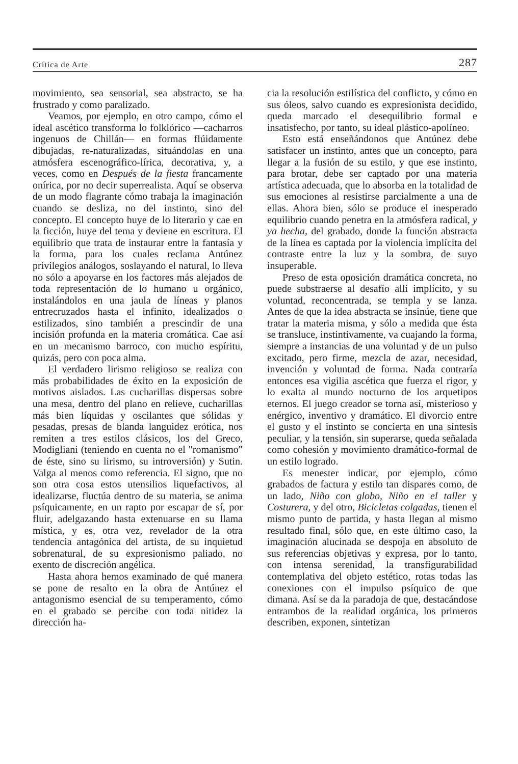Crítica de Arte 287
movimiento, sea sensorial, sea abstracto, se ha frustrado y como paralizado.
Veamos, por ejemplo, en otro campo, cómo el ideal ascético transforma lo folklórico —cacharros ingenuos de Chillán— en formas flúidamente dibujadas, re-naturalizadas, situándolas en una atmósfera escenográfico-lírica, decorativa, y, a veces, como en Después de la fiesta francamente onírica, por no decir superrealista. Aquí se observa de un modo flagrante cómo trabaja la imaginación cuando se desliza, no del instinto, sino del concepto. El concepto huye de lo literario y cae en la ficción, huye del tema y deviene en escritura. El equilibrio que trata de instaurar entre la fantasía y la forma, para los cuales reclama Antúnez privilegios análogos, soslayando el natural, lo lleva no sólo a apoyarse en los factores más alejados de toda representación de lo humano u orgánico, instalándolos en una jaula de líneas y planos entrecruzados hasta el infinito, idealizados o estilizados, sino también a prescindir de una incisión profunda en la materia cromática. Cae así en un mecanismo barroco, con mucho espíritu, quizás, pero con poca alma.
El verdadero lirismo religioso se realiza con más probabilidades de éxito en la exposición de motivos aislados. Las cucharillas dispersas sobre una mesa, dentro del plano en relieve, cucharillas más bien líquidas y oscilantes que sólidas y pesadas, presas de blanda languidez erótica, nos remiten a tres estilos clásicos, los del Greco, Modigliani (teniendo en cuenta no el "romanismo" de éste, sino su lirismo, su introversión) y Sutin. Valga al menos como referencia. El signo, que no son otra cosa estos utensilios liquefactivos, al idealizarse, fluctúa dentro de su materia, se anima psíquicamente, en un rapto por escapar de sí, por fluir, adelgazando hasta extenuarse en su llama mística, y es, otra vez, revelador de la otra tendencia antagónica del artista, de su inquietud sobrenatural, de su expresionismo paliado, no exento de discreción angélica.
Hasta ahora hemos examinado de qué manera se pone de resalto en la obra de Antúnez el antagonismo esencial de su temperamento, cómo en el grabado se percibe con toda nitidez la dirección ha-
cia la resolución estilística del conflicto, y cómo en sus óleos, salvo cuando es expresionista decidido, queda marcado el desequilibrio formal e insatisfecho, por tanto, su ideal plástico-apolíneo.
Esto está enseñándonos que Antúnez debe satisfacer un instinto, antes que un concepto, para llegar a la fusión de su estilo, y que ese instinto, para brotar, debe ser captado por una materia artística adecuada, que lo absorba en la totalidad de sus emociones al resistirse parcialmente a una de ellas. Ahora bien, sólo se produce el inesperado equilibrio cuando penetra en la atmósfera radical, y ya hecha, del grabado, donde la función abstracta de la línea es captada por la violencia implícita del contraste entre la luz y la sombra, de suyo insuperable.
Preso de esta oposición dramática concreta, no puede substraerse al desafío allí implícito, y su voluntad, reconcentrada, se templa y se lanza. Antes de que la idea abstracta se insinúe, tiene que tratar la materia misma, y sólo a medida que ésta se transluce, instintivamente, va cuajando la forma, siempre a instancias de una voluntad y de un pulso excitado, pero firme, mezcla de azar, necesidad, invención y voluntad de forma. Nada contraría entonces esa vigilia ascética que fuerza el rigor, y lo exalta al mundo nocturno de los arquetipos eternos. El juego creador se torna así, misterioso y enérgico, inventivo y dramático. El divorcio entre el gusto y el instinto se concierta en una síntesis peculiar, y la tensión, sin superarse, queda señalada como cohesión y movimiento dramático-formal de un estilo logrado.
Es menester indicar, por ejemplo, cómo grabados de factura y estilo tan dispares como, de un lado, Niño con globo, Niño en el taller y Costurera, y del otro, Bicicletas colgadas, tienen el mismo punto de partida, y hasta llegan al mismo resultado final, sólo que, en este último caso, la imaginación alucinada se despoja en absoluto de sus referencias objetivas y expresa, por lo tanto, con intensa serenidad, la transfigurabilidad contemplativa del objeto estético, rotas todas las conexiones con el impulso psíquico de que dimana. Así se da la paradoja de que, destacándose entrambos de la realidad orgánica, los primeros describen, exponen, sintetizan